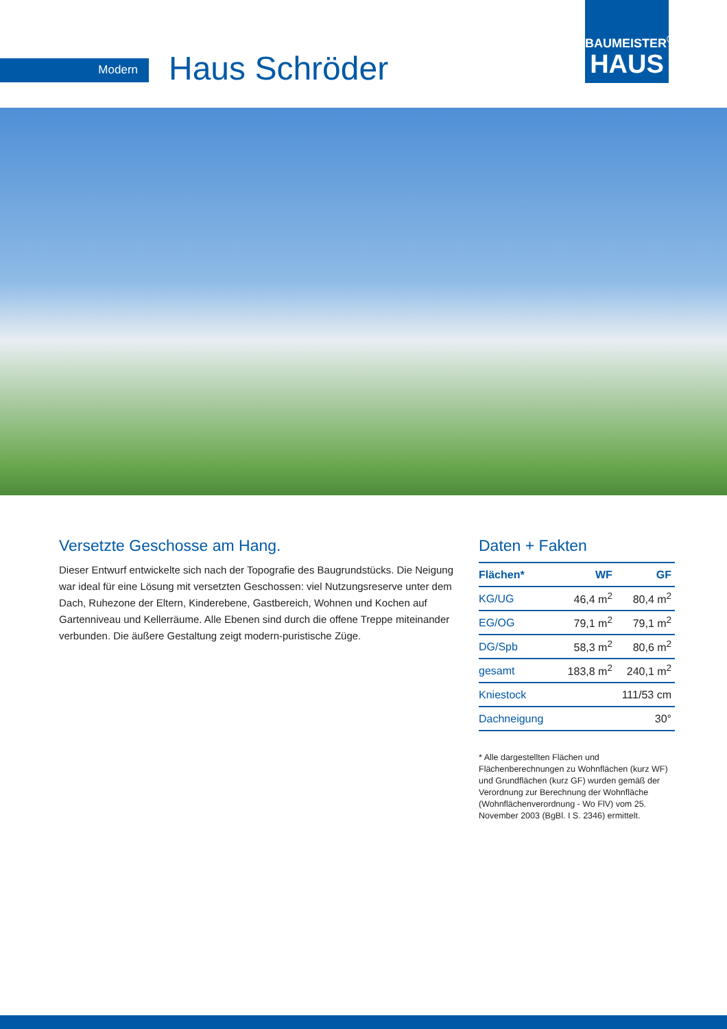Modern Haus Schröder
BAUMEISTER<sup>®</sup>
HAUS
Versetzte Geschosse am Hang.
Dieser Entwurf entwickelte sich nach der Topografie des Baugrundstücks. Die Neigung war ideal für eine Lösung mit versetzten Geschossen: viel Nutzungsreserve unter dem Dach, Ruhezone der Eltern, Kinderebene, Gastbereich, Wohnen und Kochen auf Gartenniveau und Kellerräume. Alle Ebenen sind durch die offene Treppe miteinander verbunden. Die äußere Gestaltung zeigt modern-puristische Züge.
Daten + Fakten
| Flächen* | WF | GF |
| --- | --- | --- |
| KG/UG | 46,4 m<sup>2</sup> | 80,4 m<sup>2</sup> |
| EG/OG | 79,1 m<sup>2</sup> | 79,1 m<sup>2</sup> |
| DG/Spb | 58,3 m<sup>2</sup> | 80,6 m<sup>2</sup> |
| gesamt | 183,8 m<sup>2</sup> | 240,1 m<sup>2</sup> |
| Kniestock | 111/53 cm | |
| Dachneigung | 30° | |
* Alle dargestellten Flächen und Flächenberechnungen zu Wohnflächen (kurz WF) und Grundflächen (kurz GF) wurden gemäß der Verordnung zur Berechnung der Wohnfläche (Wohnflächenverordnung - Wo FlV) vom 25. November 2003 (BgBl. I S. 2346) ermittelt.